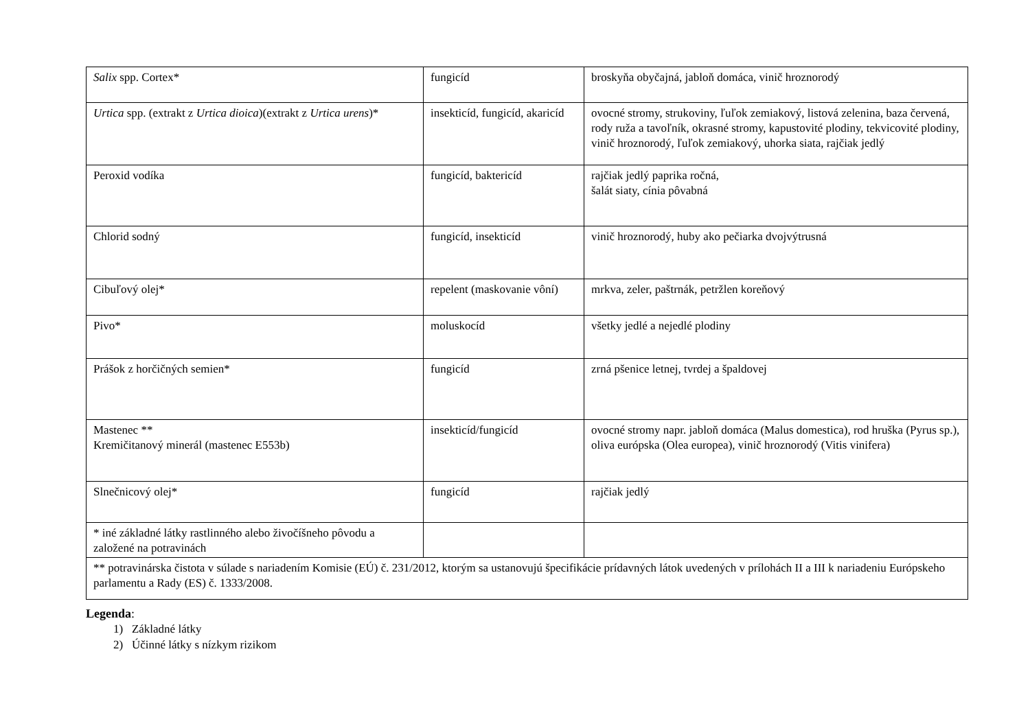| Salix spp. Cortex* | fungicíd | broskyňa obyčajná, jabloň domáca, vinič hroznorodý |
| Urtica spp. (extrakt z Urtica dioica )(extrakt z Urtica urens )* | insekticíd, fungicíd, akaricíd | ovocné stromy, strukoviny, ľuľok zemiakový, listová zelenina, baza červená, rody ruža a tavoľník, okrasné stromy, kapustovité plodiny, tekvicovité plodiny, vinič hroznorodý, ľuľok zemiakový, uhorka siata, rajčiak jedlý |
| Peroxid vodíka | fungicíd, baktericíd | rajčiak jedlý paprika ročná, šalát siaty, cínia pôvabná |
| Chlorid sodný | fungicíd, insekticíd | vinič hroznorodý, huby ako pečiarka dvojvýtrusná |
| Cibuľový olej* | repelent (maskovanie vôní) | mrkva, zeler, paštrnák, petržlen koreňový |
| Pivo* | moluskocíd | všetky jedlé a nejedlé plodiny |
| Prášok z horčičných semien* | fungicíd | zrná pšenice letnej, tvrdej a špaldovej |
| Mastenec ** Kremičitanový minerál (mastenec E553b) | insekticíd/fungicíd | ovocné stromy napr. jabloň domáca (Malus domestica), rod hruška (Pyrus sp.), oliva európska (Olea europea), vinič hroznorodý (Vitis vinifera) |
| Slnečnicový olej* | fungicíd | rajčiak jedlý |
| * iné základné látky rastlinného alebo živočíšneho pôvodu a založené na potravinách | | |
| ** potravinárska čistota v súlade s nariadením Komisie (EÚ) č. 231/2012, ktorým sa ustanovujú špecifikácie prídavných látok uvedených v prílohách II a III k nariadeniu Európskeho parlamentu a Rady (ES) č. 1333/2008. | | |
Legenda:
1) Základné látky
2) Účinné látky s nízkym rizikom